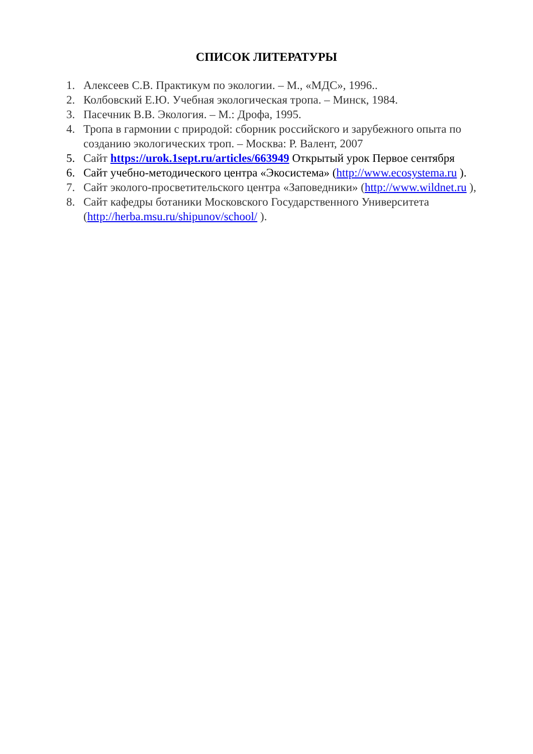СПИСОК ЛИТЕРАТУРЫ
1. Алексеев С.В. Практикум по экологии. – М., «МДС», 1996..
2. Колбовский Е.Ю. Учебная экологическая тропа. – Минск, 1984.
3. Пасечник В.В. Экология. – М.: Дрофа, 1995.
4. Тропа в гармонии с природой: сборник российского и зарубежного опыта по созданию экологических троп. – Москва: Р. Валент, 2007
5. Сайт https://urok.1sept.ru/articles/663949 Открытый урок Первое сентября
6. Сайт учебно-методического центра «Экосистема» (http://www.ecosystema.ru ).
7. Сайт эколого-просветительского центра «Заповедники» (http://www.wildnet.ru ),
8. Сайт кафедры ботаники Московского Государственного Университета (http://herba.msu.ru/shipunov/school/ ).